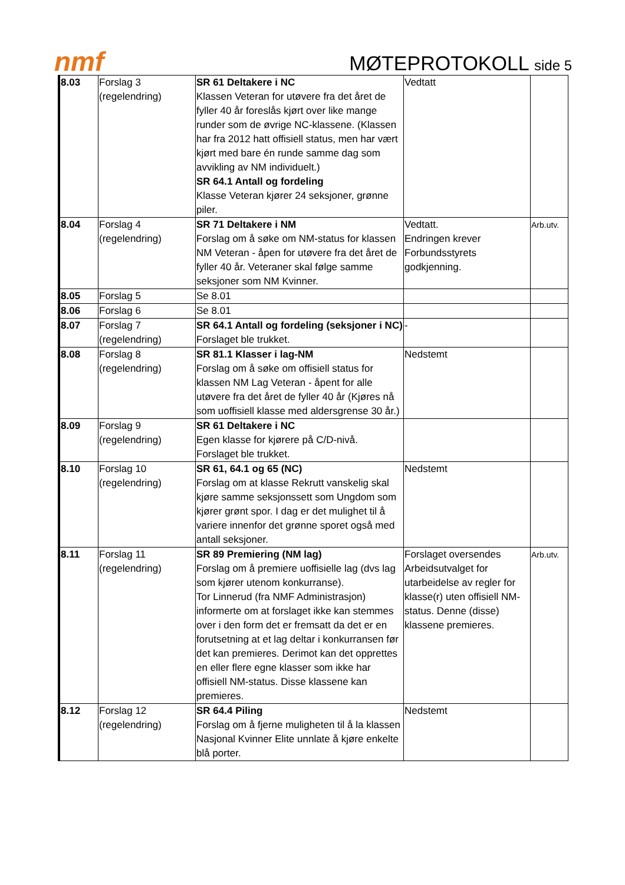nmf
MØTEPROTOKOLL side 5
| 8.03 | Forslag 3 (regelendring) | SR 61 Deltakere i NC Klassen Veteran for utøvere fra det året de fyller 40 år foreslås kjørt over like mange runder som de øvrige NC-klassene. (Klassen har fra 2012 hatt offisiell status, men har vært kjørt med bare én runde samme dag som avvikling av NM individuelt.) SR 64.1 Antall og fordeling Klasse Veteran kjører 24 seksjoner, grønne piler. | Vedtatt | |
| 8.04 | Forslag 4 (regelendring) | SR 71 Deltakere i NM Forslag om å søke om NM-status for klassen NM Veteran - åpen for utøvere fra det året de fyller 40 år. Veteraner skal følge samme seksjoner som NM Kvinner. | Vedtatt. Endringen krever Forbundsstyrets godkjenning. | Arb.utv. |
| 8.05 | Forslag 5 | Se 8.01 | | |
| 8.06 | Forslag 6 | Se 8.01 | | |
| 8.07 | Forslag 7 (regelendring) | SR 64.1 Antall og fordeling (seksjoner i NC) Forslaget ble trukket. | - | |
| 8.08 | Forslag 8 (regelendring) | SR 81.1 Klasser i lag-NM Forslag om å søke om offisiell status for klassen NM Lag Veteran - åpent for alle utøvere fra det året de fyller 40 år (Kjøres nå som uoffisiell klasse med aldersgrense 30 år.) | Nedstemt | |
| 8.09 | Forslag 9 (regelendring) | SR 61 Deltakere i NC Egen klasse for kjørere på C/D-nivå. Forslaget ble trukket. | | |
| 8.10 | Forslag 10 (regelendring) | SR 61, 64.1 og 65 (NC) Forslag om at klasse Rekrutt vanskelig skal kjøre samme seksjonssett som Ungdom som kjører grønt spor. I dag er det mulighet til å variere innenfor det grønne sporet også med antall seksjoner. | Nedstemt | |
| 8.11 | Forslag 11 (regelendring) | SR 89 Premiering (NM lag) Forslag om å premiere uoffisielle lag (dvs lag som kjører utenom konkurranse). Tor Linnerud (fra NMF Administrasjon) informerte om at forslaget ikke kan stemmes over i den form det er fremsatt da det er en forutsetning at et lag deltar i konkurransen før det kan premieres. Derimot kan det opprettes en eller flere egne klasser som ikke har offisiell NM-status. Disse klassene kan premieres. | Forslaget oversendes Arbeidsutvalget for utarbeidelse av regler for klasse(r) uten offisiell NM-status. Denne (disse) klassene premieres. | Arb.utv. |
| 8.12 | Forslag 12 (regelendring) | SR 64.4 Piling Forslag om å fjerne muligheten til å la klassen Nasjonal Kvinner Elite unnlate å kjøre enkelte blå porter. | Nedstemt | |